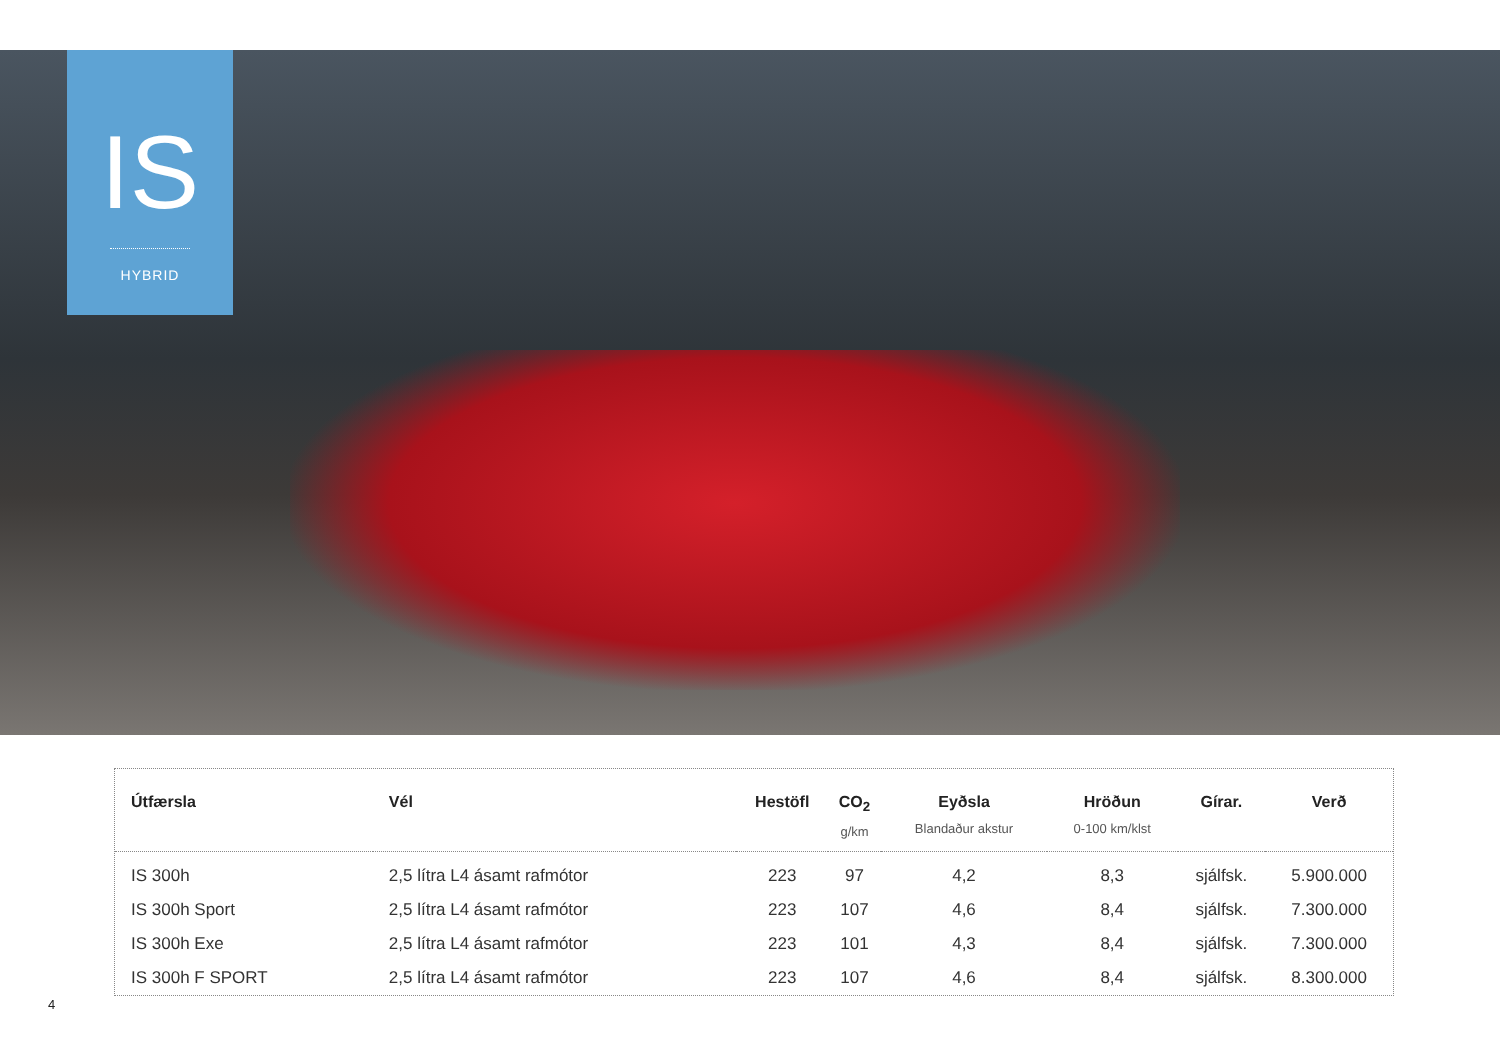IS
HYBRID
| Útfærsla | Vél | Hestöfl | CO<sub>2</sub> g/km | Eyðsla Blandaður akstur | Hröðun 0-100 km/klst | Gírar. | Verð |
| --- | --- | --- | --- | --- | --- | --- | --- |
| IS 300h | 2,5 lítra L4 ásamt rafmótor | 223 | 97 | 4,2 | 8,3 | sjálfsk. | 5.900.000 |
| IS 300h Sport | 2,5 lítra L4 ásamt rafmótor | 223 | 107 | 4,6 | 8,4 | sjálfsk. | 7.300.000 |
| IS 300h Exe | 2,5 lítra L4 ásamt rafmótor | 223 | 101 | 4,3 | 8,4 | sjálfsk. | 7.300.000 |
| IS 300h F SPORT | 2,5 lítra L4 ásamt rafmótor | 223 | 107 | 4,6 | 8,4 | sjálfsk. | 8.300.000 |
4